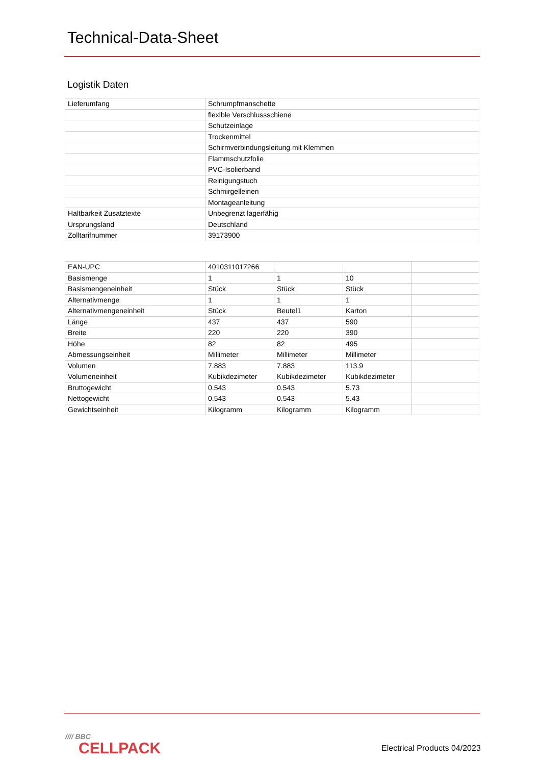Technical-Data-Sheet
Logistik Daten
| Lieferumfang | Schrumpfmanschette |
| | flexible Verschlussschiene |
| | Schutzeinlage |
| | Trockenmittel |
| | Schirmverbindungsleitung mit Klemmen |
| | Flammschutzfolie |
| | PVC-Isolierband |
| | Reinigungstuch |
| | Schmirgelleinen |
| | Montageanleitung |
| Haltbarkeit Zusatztexte | Unbegrenzt lagerfähig |
| Ursprungsland | Deutschland |
| Zolltarifnummer | 39173900 |
| EAN-UPC | 4010311017266 | | | |
| Basismenge | 1 | 1 | 10 | |
| Basismengeneinheit | Stück | Stück | Stück | |
| Alternativmenge | 1 | 1 | 1 | |
| Alternativmengeneinheit | Stück | Beutel1 | Karton | |
| Länge | 437 | 437 | 590 | |
| Breite | 220 | 220 | 390 | |
| Höhe | 82 | 82 | 495 | |
| Abmessungseinheit | Millimeter | Millimeter | Millimeter | |
| Volumen | 7.883 | 7.883 | 113.9 | |
| Volumeneinheit | Kubikdezimeter | Kubikdezimeter | Kubikdezimeter | |
| Bruttogewicht | 0.543 | 0.543 | 5.73 | |
| Nettogewicht | 0.543 | 0.543 | 5.43 | |
| Gewichtseinheit | Kilogramm | Kilogramm | Kilogramm | |
//// BBC
CELLPACK
Electrical Products 04/2023